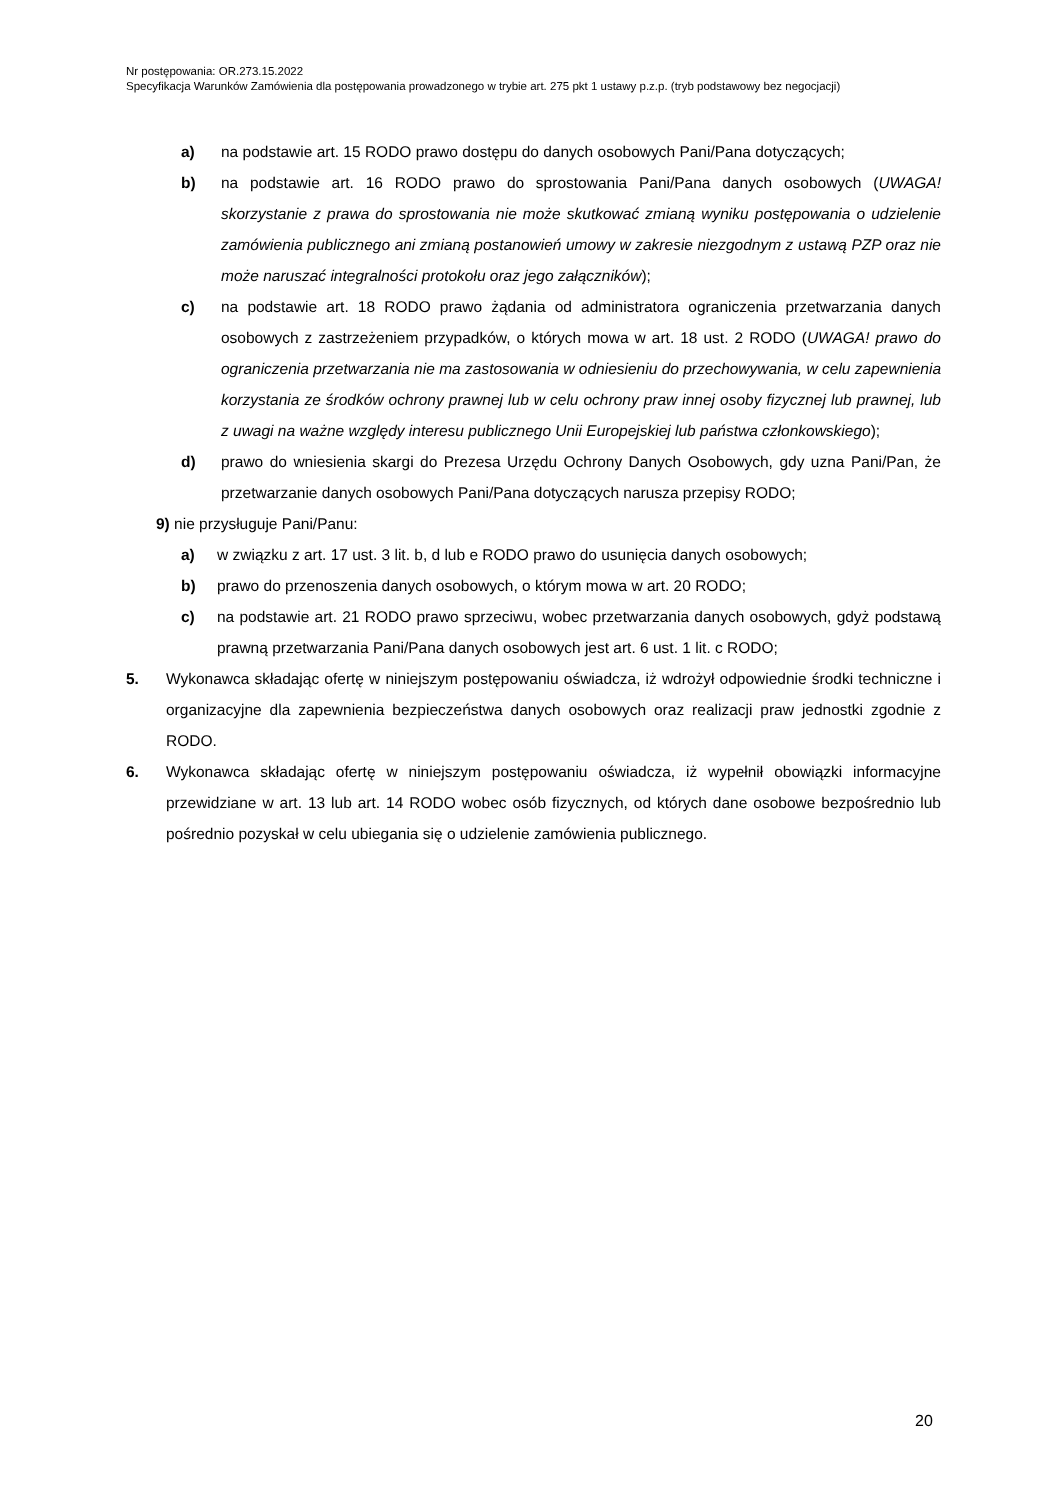Nr postępowania: OR.273.15.2022
Specyfikacja Warunków Zamówienia dla postępowania prowadzonego w trybie art. 275 pkt 1 ustawy p.z.p. (tryb podstawowy bez negocjacji)
a) na podstawie art. 15 RODO prawo dostępu do danych osobowych Pani/Pana dotyczących;
b) na podstawie art. 16 RODO prawo do sprostowania Pani/Pana danych osobowych (UWAGA! skorzystanie z prawa do sprostowania nie może skutkować zmianą wyniku postępowania o udzielenie zamówienia publicznego ani zmianą postanowień umowy w zakresie niezgodnym z ustawą PZP oraz nie może naruszać integralności protokołu oraz jego załączników);
c) na podstawie art. 18 RODO prawo żądania od administratora ograniczenia przetwarzania danych osobowych z zastrzeżeniem przypadków, o których mowa w art. 18 ust. 2 RODO (UWAGA! prawo do ograniczenia przetwarzania nie ma zastosowania w odniesieniu do przechowywania, w celu zapewnienia korzystania ze środków ochrony prawnej lub w celu ochrony praw innej osoby fizycznej lub prawnej, lub z uwagi na ważne względy interesu publicznego Unii Europejskiej lub państwa członkowskiego);
d) prawo do wniesienia skargi do Prezesa Urzędu Ochrony Danych Osobowych, gdy uzna Pani/Pan, że przetwarzanie danych osobowych Pani/Pana dotyczących narusza przepisy RODO;
9) nie przysługuje Pani/Panu:
a) w związku z art. 17 ust. 3 lit. b, d lub e RODO prawo do usunięcia danych osobowych;
b) prawo do przenoszenia danych osobowych, o którym mowa w art. 20 RODO;
c) na podstawie art. 21 RODO prawo sprzeciwu, wobec przetwarzania danych osobowych, gdyż podstawą prawną przetwarzania Pani/Pana danych osobowych jest art. 6 ust. 1 lit. c RODO;
5. Wykonawca składając ofertę w niniejszym postępowaniu oświadcza, iż wdrożył odpowiednie środki techniczne i organizacyjne dla zapewnienia bezpieczeństwa danych osobowych oraz realizacji praw jednostki zgodnie z RODO.
6. Wykonawca składając ofertę w niniejszym postępowaniu oświadcza, iż wypełnił obowiązki informacyjne przewidziane w art. 13 lub art. 14 RODO wobec osób fizycznych, od których dane osobowe bezpośrednio lub pośrednio pozyskał w celu ubiegania się o udzielenie zamówienia publicznego.
20